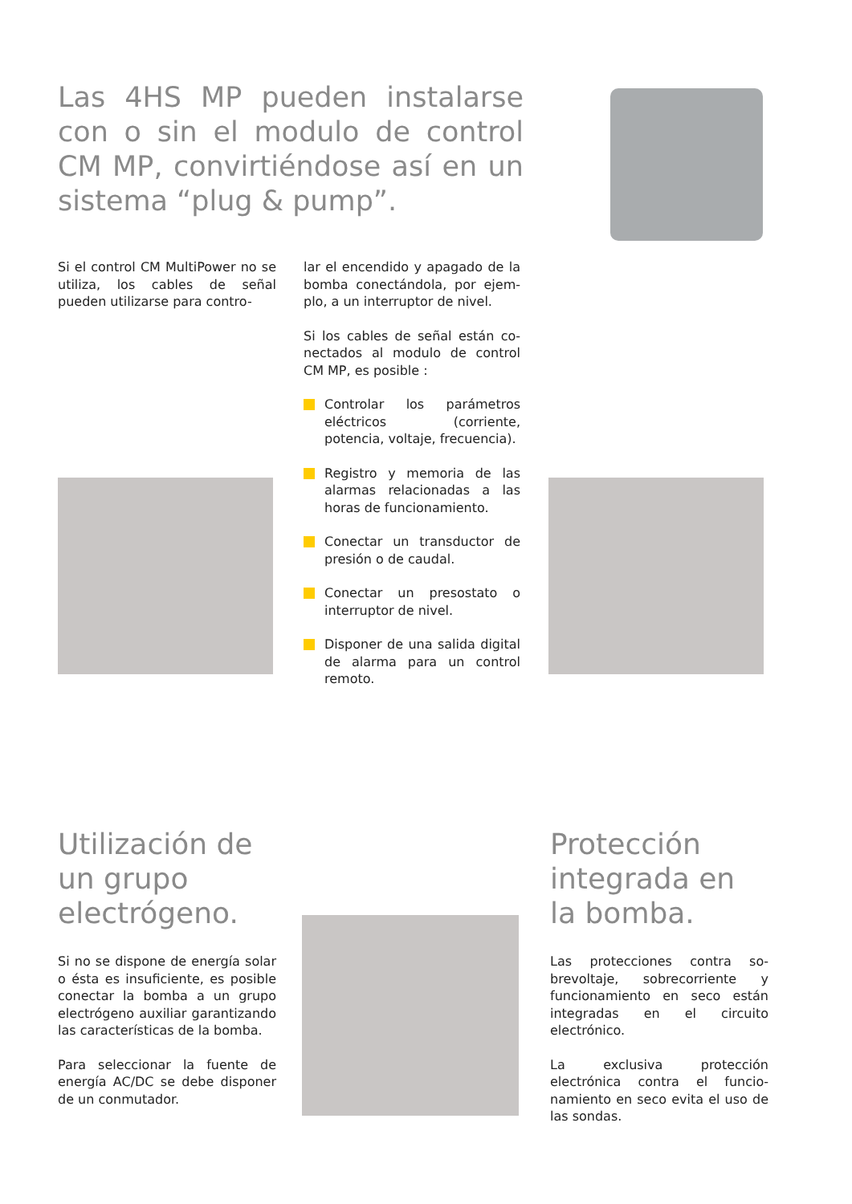Las 4HS MP pueden instalarse con o sin el modulo de control CM MP, convirtiéndose así en un sistema “plug & pump”.
Si el control CM MultiPower no se utiliza, los cables de señal pueden utilizarse para contro-
lar el encendido y apagado de la bomba conectándola, por ejem­plo, a un interruptor de nivel.
Si los cables de señal están co­nectados al modulo de control CM MP, es posible :
Controlar los parámetros eléctricos (corriente, potencia, voltaje, frecuencia).
Registro y memoria de las alarmas relacionadas a las horas de funcionamiento.
Conectar un transductor de presión o de caudal.
Conectar un presostato o interruptor de nivel.
Disponer de una salida digi­tal de alarma para un control remoto.
Utilización de un grupo electrógeno.
Si no se dispone de energía solar o ésta es insuficiente, es posible conectar la bomba a un grupo electrógeno auxiliar garantizando las característic­as de la bomba.
Para seleccionar la fuente de energía AC/DC se debe dispo­ner de un conmutador.
Protección integrada en la bomba.
Las protecciones contra so­brevoltaje, sobrecorriente y funcionamiento en seco están integradas en el circuito electrónico.
La exclusiva protección electrónica contra el funcio­namiento en seco evita el uso de las sondas.